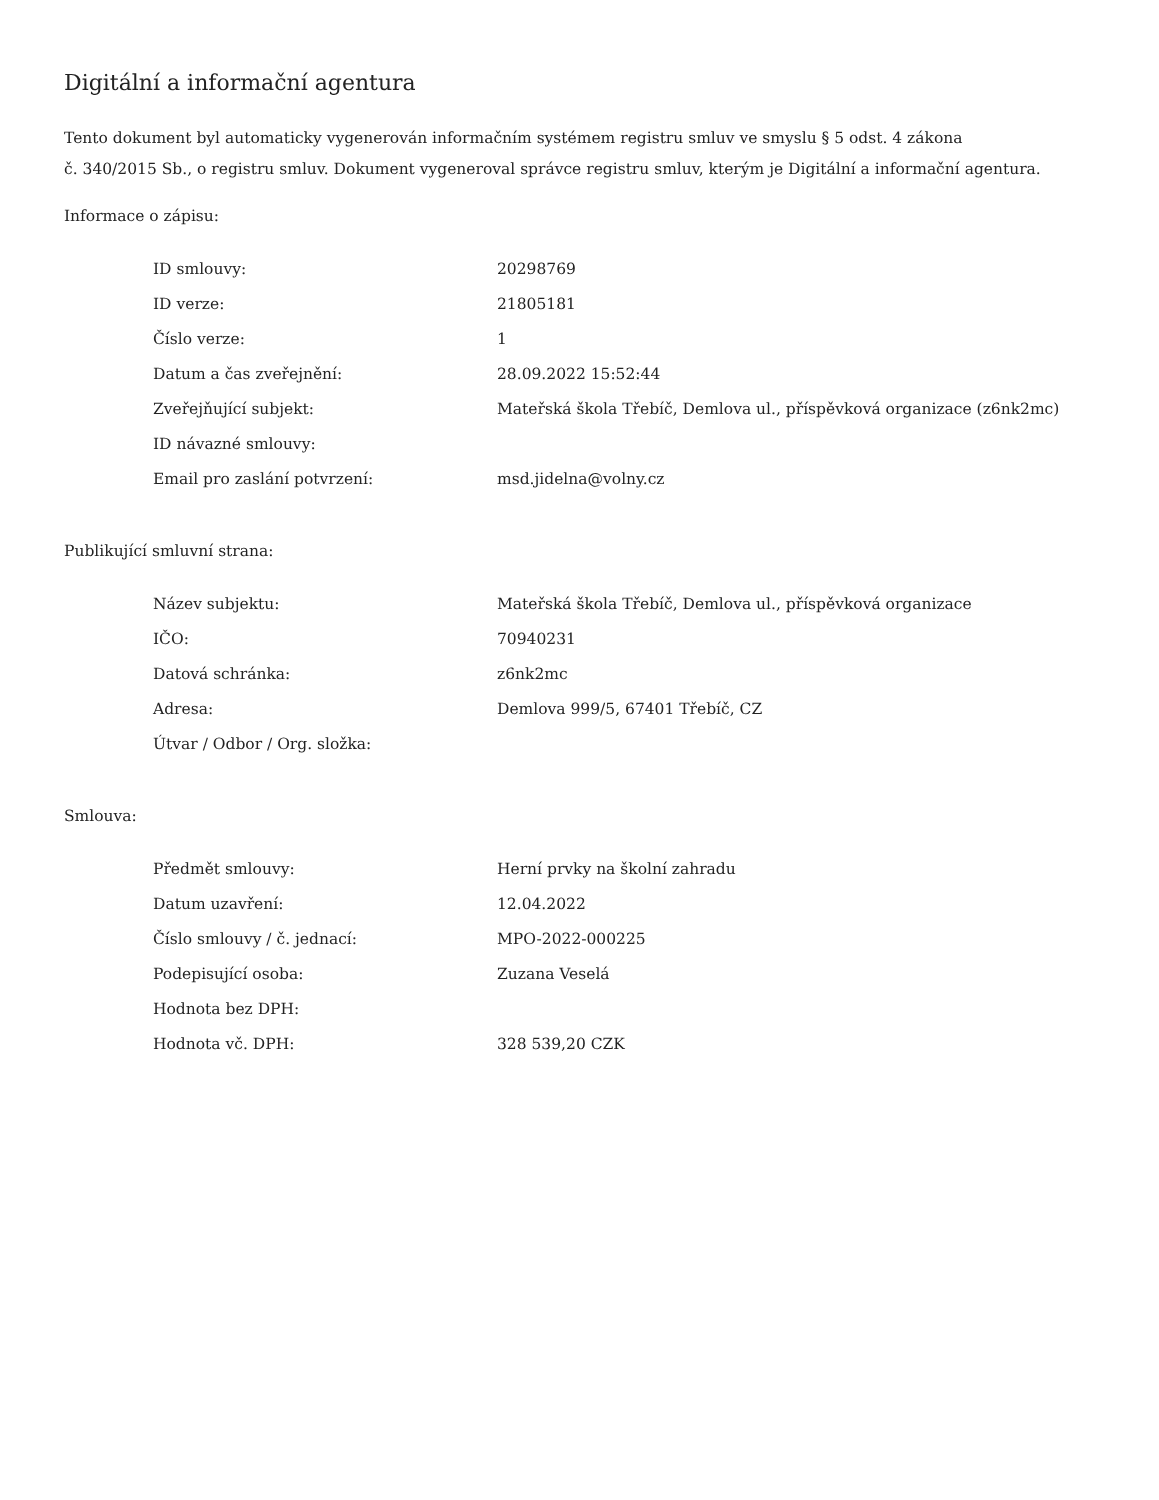Digitální a informační agentura
Tento dokument byl automaticky vygenerován informačním systémem registru smluv ve smyslu § 5 odst. 4 zákona
č. 340/2015 Sb., o registru smluv. Dokument vygeneroval správce registru smluv, kterým je Digitální a informační agentura.
Informace o zápisu:
| ID smlouvy: | 20298769 |
| ID verze: | 21805181 |
| Číslo verze: | 1 |
| Datum a čas zveřejnění: | 28.09.2022 15:52:44 |
| Zveřejňující subjekt: | Mateřská škola Třebíč, Demlova ul., příspěvková organizace (z6nk2mc) |
| ID návazné smlouvy: | |
| Email pro zaslání potvrzení: | msd.jidelna@volny.cz |
Publikující smluvní strana:
| Název subjektu: | Mateřská škola Třebíč, Demlova ul., příspěvková organizace |
| IČO: | 70940231 |
| Datová schránka: | z6nk2mc |
| Adresa: | Demlova 999/5, 67401 Třebíč, CZ |
| Útvar / Odbor / Org. složka: | |
Smlouva:
| Předmět smlouvy: | Herní prvky na školní zahradu |
| Datum uzavření: | 12.04.2022 |
| Číslo smlouvy / č. jednací: | MPO-2022-000225 |
| Podepisující osoba: | Zuzana Veselá |
| Hodnota bez DPH: | |
| Hodnota vč. DPH: | 328 539,20 CZK |